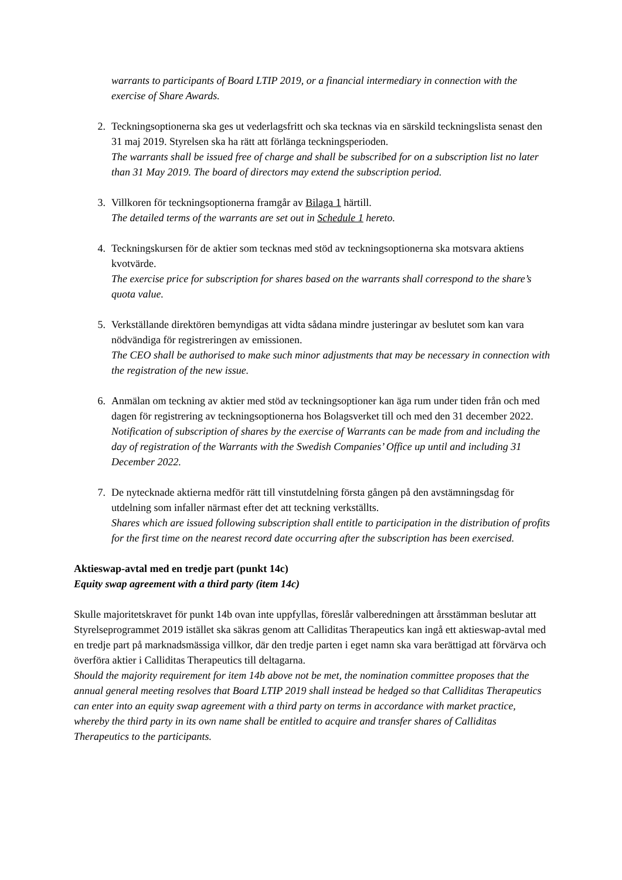warrants to participants of Board LTIP 2019, or a financial intermediary in connection with the exercise of Share Awards.
2. Teckningsoptionerna ska ges ut vederlagsfritt och ska tecknas via en särskild teckningslista senast den 31 maj 2019. Styrelsen ska ha rätt att förlänga teckningsperioden.
The warrants shall be issued free of charge and shall be subscribed for on a subscription list no later than 31 May 2019. The board of directors may extend the subscription period.
3. Villkoren för teckningsoptionerna framgår av Bilaga 1 härtill.
The detailed terms of the warrants are set out in Schedule 1 hereto.
4. Teckningskursen för de aktier som tecknas med stöd av teckningsoptionerna ska motsvara aktiens kvotvärde.
The exercise price for subscription for shares based on the warrants shall correspond to the share’s quota value.
5. Verkställande direktören bemyndigas att vidta sådana mindre justeringar av beslutet som kan vara nödvändiga för registreringen av emissionen.
The CEO shall be authorised to make such minor adjustments that may be necessary in connection with the registration of the new issue.
6. Anmälan om teckning av aktier med stöd av teckningsoptioner kan äga rum under tiden från och med dagen för registrering av teckningsoptionerna hos Bolagsverket till och med den 31 december 2022.
Notification of subscription of shares by the exercise of Warrants can be made from and including the day of registration of the Warrants with the Swedish Companies’ Office up until and including 31 December 2022.
7. De nytecknade aktierna medför rätt till vinstutdelning första gången på den avstämningsdag för utdelning som infaller närmast efter det att teckning verkställts.
Shares which are issued following subscription shall entitle to participation in the distribution of profits for the first time on the nearest record date occurring after the subscription has been exercised.
Aktieswap-avtal med en tredje part (punkt 14c)
Equity swap agreement with a third party (item 14c)
Skulle majoritetskravet för punkt 14b ovan inte uppfyllas, föreslår valberedningen att årsstämman beslutar att Styrelseprogrammet 2019 istället ska säkras genom att Calliditas Therapeutics kan ingå ett aktieswap-avtal med en tredje part på marknadsmässiga villkor, där den tredje parten i eget namn ska vara berättigad att förvärva och överföra aktier i Calliditas Therapeutics till deltagarna.
Should the majority requirement for item 14b above not be met, the nomination committee proposes that the annual general meeting resolves that Board LTIP 2019 shall instead be hedged so that Calliditas Therapeutics can enter into an equity swap agreement with a third party on terms in accordance with market practice, whereby the third party in its own name shall be entitled to acquire and transfer shares of Calliditas Therapeutics to the participants.